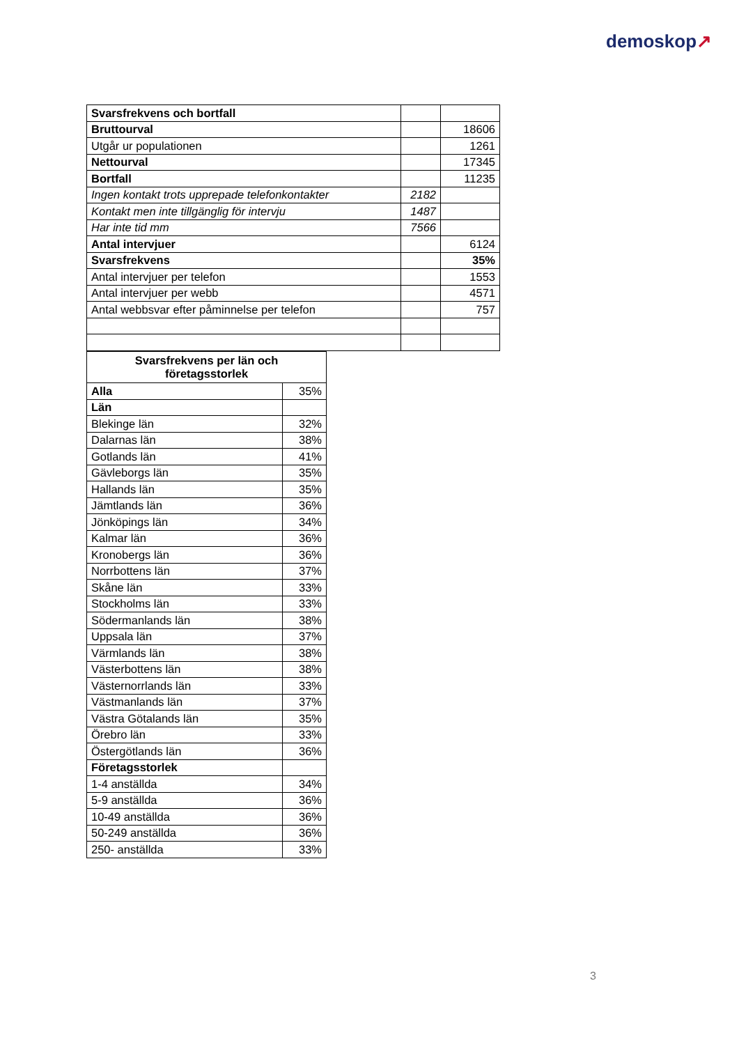demoskop↗
| Svarsfrekvens och bortfall | | |
| Bruttourval | | 18606 |
| Utgår ur populationen | | 1261 |
| Nettourval | | 17345 |
| Bortfall | | 11235 |
| Ingen kontakt trots upprepade telefonkontakter | 2182 | |
| Kontakt men inte tillgänglig för intervju | 1487 | |
| Har inte tid mm | 7566 | |
| Antal intervjuer | | 6124 |
| Svarsfrekvens | | 35% |
| Antal intervjuer per telefon | | 1553 |
| Antal intervjuer per webb | | 4571 |
| Antal webbsvar efter påminnelse per telefon | | 757 |
| Svarsfrekvens per län och företagsstorlek | |
| --- | --- |
| Alla | 35% |
| Län | |
| Blekinge län | 32% |
| Dalarnas län | 38% |
| Gotlands län | 41% |
| Gävleborgs län | 35% |
| Hallands län | 35% |
| Jämtlands län | 36% |
| Jönköpings län | 34% |
| Kalmar län | 36% |
| Kronobergs län | 36% |
| Norrbottens län | 37% |
| Skåne län | 33% |
| Stockholms län | 33% |
| Södermanlands län | 38% |
| Uppsala län | 37% |
| Värmlands län | 38% |
| Västerbottens län | 38% |
| Västernorrlands län | 33% |
| Västmanlands län | 37% |
| Västra Götalands län | 35% |
| Örebro län | 33% |
| Östergötlands län | 36% |
| Företagsstorlek | |
| 1-4 anställda | 34% |
| 5-9 anställda | 36% |
| 10-49 anställda | 36% |
| 50-249 anställda | 36% |
| 250- anställda | 33% |
3